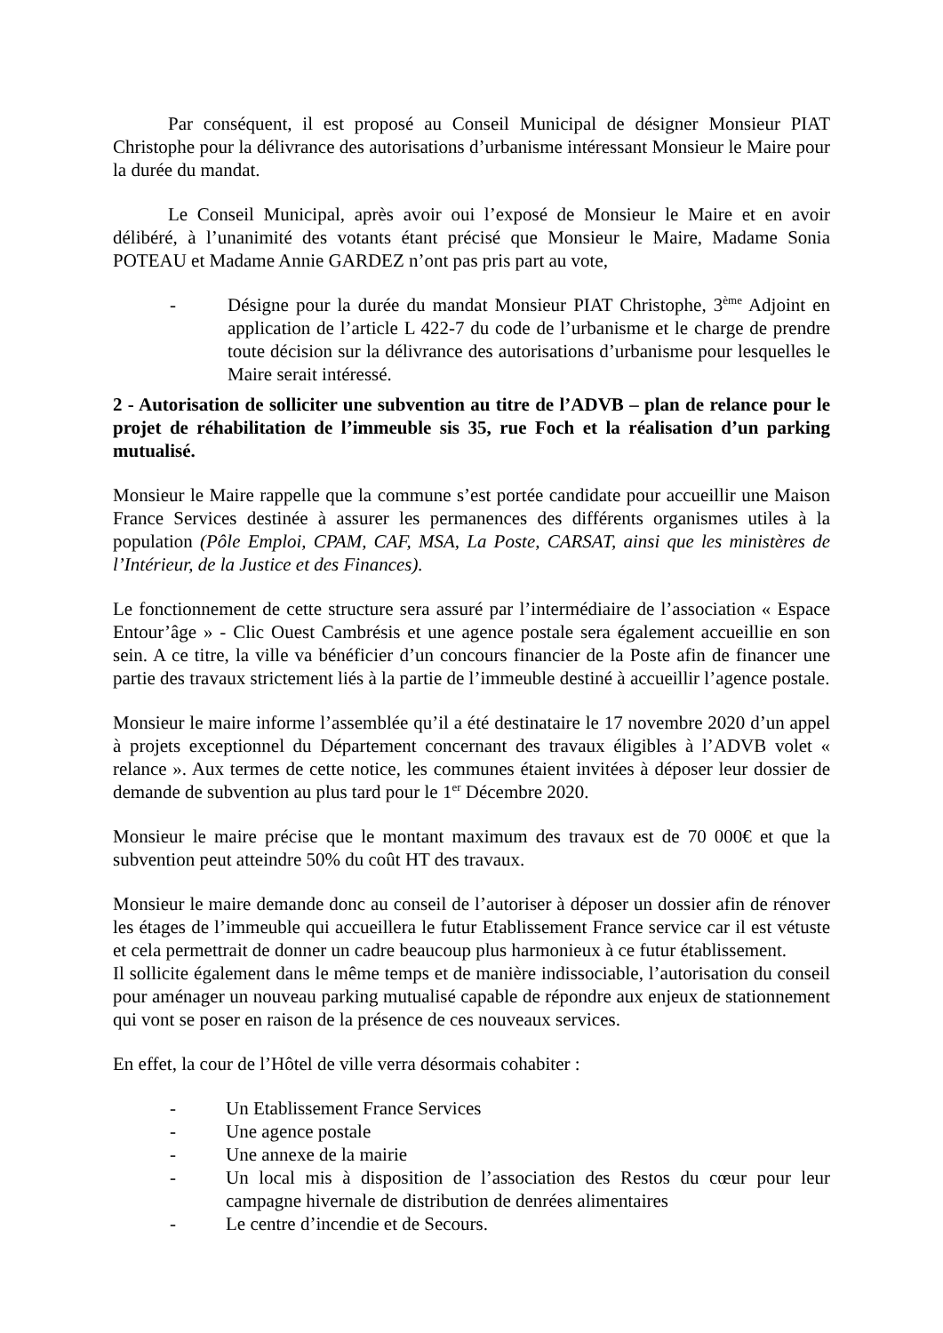Par conséquent, il est proposé au Conseil Municipal de désigner Monsieur PIAT Christophe pour la délivrance des autorisations d’urbanisme intéressant Monsieur le Maire pour la durée du mandat.
Le Conseil Municipal, après avoir oui l’exposé de Monsieur le Maire et en avoir délibéré, à l’unanimité des votants étant précisé que Monsieur le Maire, Madame Sonia POTEAU et Madame Annie GARDEZ n’ont pas pris part au vote,
- Désigne pour la durée du mandat Monsieur PIAT Christophe, 3<sup>ème</sup> Adjoint en application de l’article L 422-7 du code de l’urbanisme et le charge de prendre toute décision sur la délivrance des autorisations d’urbanisme pour lesquelles le Maire serait intéressé.
2 - Autorisation de solliciter une subvention au titre de l’ADVB – plan de relance pour le projet de réhabilitation de l’immeuble sis 35, rue Foch et la réalisation d’un parking mutualisé.
Monsieur le Maire rappelle que la commune s’est portée candidate pour accueillir une Maison France Services destinée à assurer les permanences des différents organismes utiles à la population (Pôle Emploi, CPAM, CAF, MSA, La Poste, CARSAT, ainsi que les ministères de l’Intérieur, de la Justice et des Finances).
Le fonctionnement de cette structure sera assuré par l’intermédiaire de l’association « Espace Entour’âge » - Clic Ouest Cambrésis et une agence postale sera également accueillie en son sein. A ce titre, la ville va bénéficier d’un concours financier de la Poste afin de financer une partie des travaux strictement liés à la partie de l’immeuble destiné à accueillir l’agence postale.
Monsieur le maire informe l’assemblée qu’il a été destinataire le 17 novembre 2020 d’un appel à projets exceptionnel du Département concernant des travaux éligibles à l’ADVB volet « relance ». Aux termes de cette notice, les communes étaient invitées à déposer leur dossier de demande de subvention au plus tard pour le 1<sup>er</sup> Décembre 2020.
Monsieur le maire précise que le montant maximum des travaux est de 70 000€ et que la subvention peut atteindre 50% du coût HT des travaux.
Monsieur le maire demande donc au conseil de l’autoriser à déposer un dossier afin de rénover les étages de l’immeuble qui accueillera le futur Etablissement France service car il est vétuste et cela permettrait de donner un cadre beaucoup plus harmonieux à ce futur établissement.
Il sollicite également dans le même temps et de manière indissociable, l’autorisation du conseil pour aménager un nouveau parking mutualisé capable de répondre aux enjeux de stationnement qui vont se poser en raison de la présence de ces nouveaux services.
En effet, la cour de l’Hôtel de ville verra désormais cohabiter :
- Un Etablissement France Services
- Une agence postale
- Une annexe de la mairie
- Un local mis à disposition de l’association des Restos du cœur pour leur campagne hivernale de distribution de denrées alimentaires
- Le centre d’incendie et de Secours.